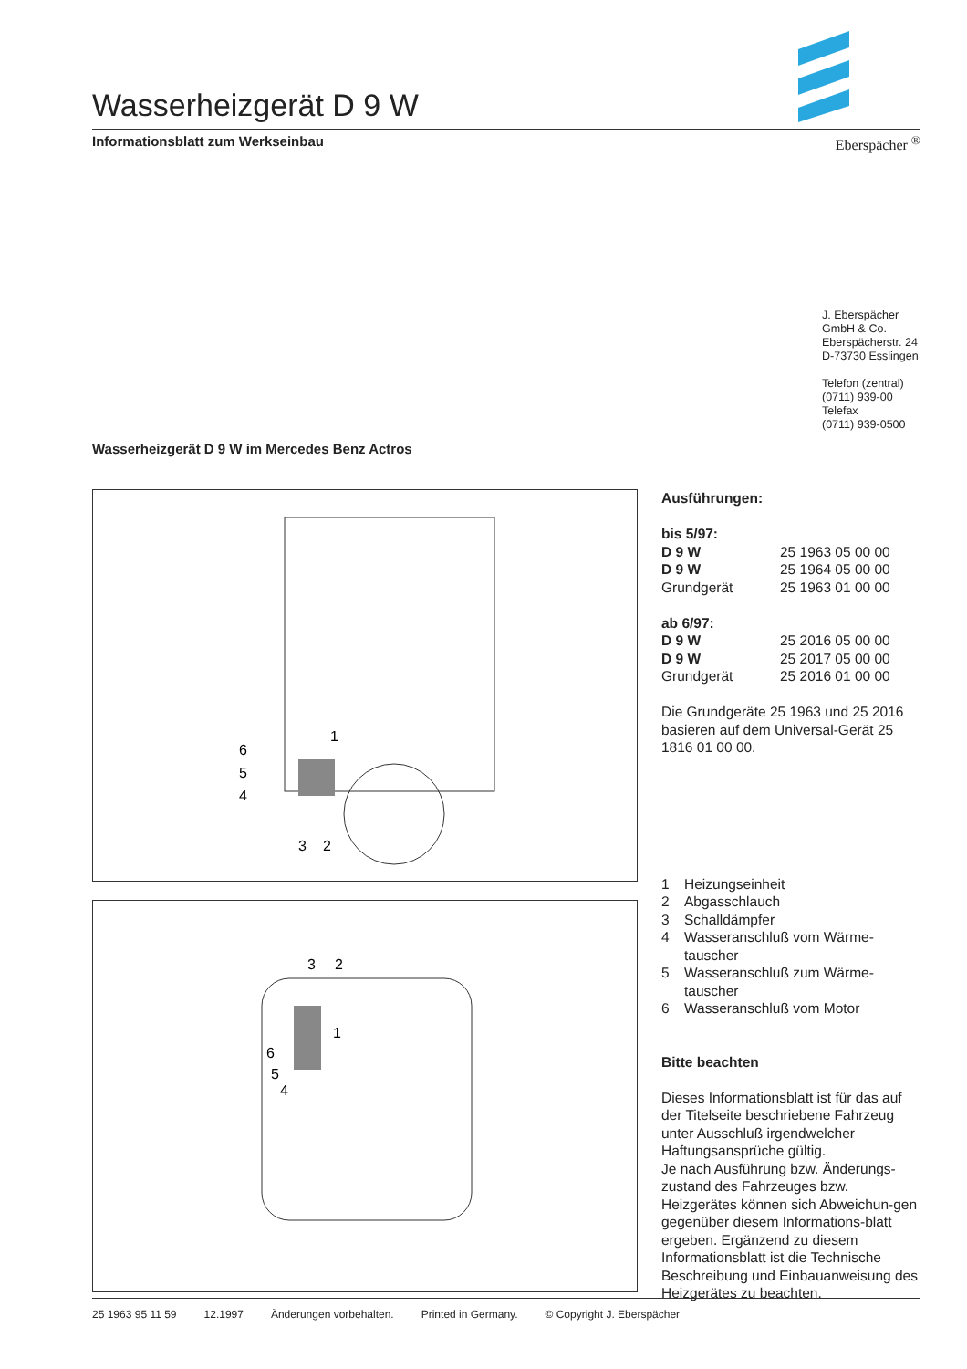Wasserheizgerät D 9 W
Informationsblatt zum Werkseinbau Eberspächer <sup>®</sup>
J. Eberspächer
GmbH & Co.
Eberspächerstr. 24
D-73730 Esslingen
Telefon (zentral)
(0711) 939-00
Telefax
(0711) 939-0500
Wasserheizgerät D 9 W im Mercedes Benz Actros
1
6
5
4
3
2
3
2
1
6
5
4
Ausführungen:
bis 5/97:
| D 9 W | 25 1963 05 00 00 |
| D 9 W | 25 1964 05 00 00 |
| Grundgerät | 25 1963 01 00 00 |
ab 6/97:
| D 9 W | 25 2016 05 00 00 |
| D 9 W | 25 2017 05 00 00 |
| Grundgerät | 25 2016 01 00 00 |
Die Grundgeräte 25 1963 und 25 2016 basieren auf dem Universal-Gerät 25 1816 01 00 00.
| 1 | Heizungseinheit |
| 2 | Abgasschlauch |
| 3 | Schalldämpfer |
| 4 | Wasseranschluß vom Wärme- tauscher |
| 5 | Wasseranschluß zum Wärme- tauscher |
| 6 | Wasseranschluß vom Motor |
Bitte beachten
Dieses Informationsblatt ist für das auf der Titelseite beschriebene Fahrzeug unter Ausschluß irgendwelcher Haftungsansprüche gültig.
Je nach Ausführung bzw. Änderungs-zustand des Fahrzeuges bzw. Heizgerätes können sich Abweichun-gen gegenüber diesem Informations-blatt ergeben. Ergänzend zu diesem Informationsblatt ist die Technische Beschreibung und Einbauanweisung des Heizgerätes zu beachten.
25 1963 95 11 59 12.1997 Änderungen vorbehalten. Printed in Germany. © Copyright J. Eberspächer